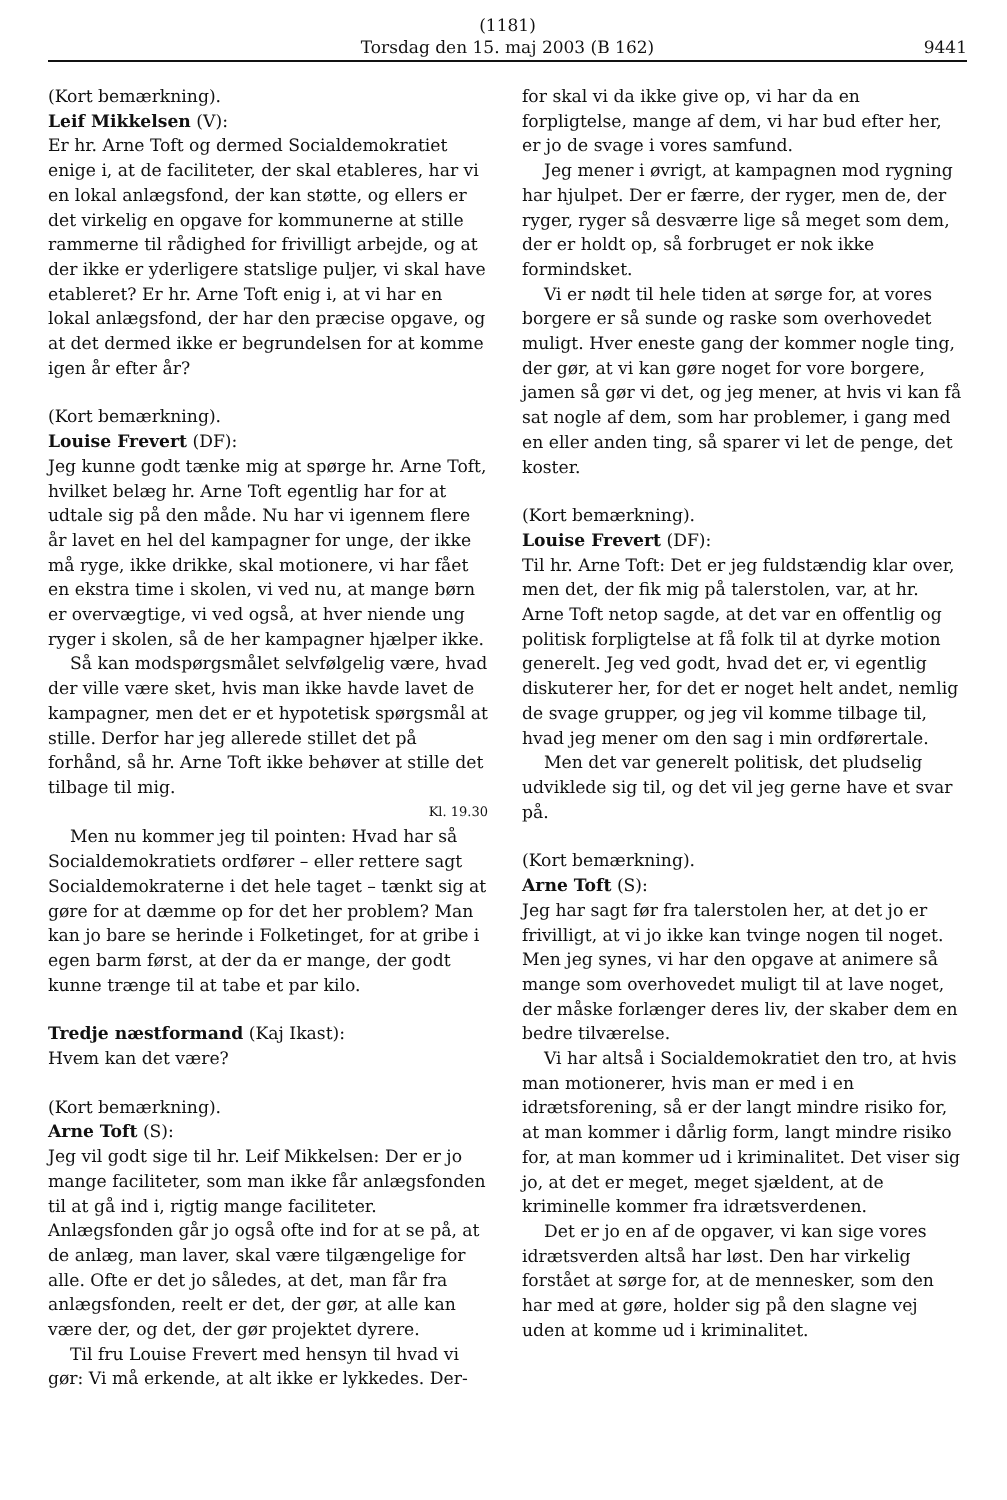(1181)
Torsdag den 15. maj 2003 (B 162)
9441
(Kort bemærkning).
Leif Mikkelsen (V):
Er hr. Arne Toft og dermed Socialdemokratiet enige i, at de faciliteter, der skal etableres, har vi en lokal anlægsfond, der kan støtte, og ellers er det virkelig en opgave for kommunerne at stille rammerne til rådighed for frivilligt arbejde, og at der ikke er yderligere statslige puljer, vi skal have etableret? Er hr. Arne Toft enig i, at vi har en lokal anlægsfond, der har den præcise opgave, og at det dermed ikke er begrundelsen for at komme igen år efter år?
(Kort bemærkning).
Louise Frevert (DF):
Jeg kunne godt tænke mig at spørge hr. Arne Toft, hvilket belæg hr. Arne Toft egentlig har for at udtale sig på den måde. Nu har vi igennem flere år lavet en hel del kampagner for unge, der ikke må ryge, ikke drikke, skal motionere, vi har fået en ekstra time i skolen, vi ved nu, at mange børn er overvægtige, vi ved også, at hver niende ung ryger i skolen, så de her kampagner hjælper ikke.
Så kan modspørgsmålet selvfølgelig være, hvad der ville være sket, hvis man ikke havde lavet de kampagner, men det er et hypotetisk spørgsmål at stille. Derfor har jeg allerede stillet det på forhånd, så hr. Arne Toft ikke behøver at stille det tilbage til mig.
Kl. 19.30
Men nu kommer jeg til pointen: Hvad har så Socialdemokratiets ordfører – eller rettere sagt Socialdemokraterne i det hele taget – tænkt sig at gøre for at dæmme op for det her problem? Man kan jo bare se herinde i Folketinget, for at gribe i egen barm først, at der da er mange, der godt kunne trænge til at tabe et par kilo.
Tredje næstformand (Kaj Ikast):
Hvem kan det være?
(Kort bemærkning).
Arne Toft (S):
Jeg vil godt sige til hr. Leif Mikkelsen: Der er jo mange faciliteter, som man ikke får anlægsfonden til at gå ind i, rigtig mange faciliteter. Anlægsfonden går jo også ofte ind for at se på, at de anlæg, man laver, skal være tilgængelige for alle. Ofte er det jo således, at det, man får fra anlægsfonden, reelt er det, der gør, at alle kan være der, og det, der gør projektet dyrere.
Til fru Louise Frevert med hensyn til hvad vi gør: Vi må erkende, at alt ikke er lykkedes. Der-
for skal vi da ikke give op, vi har da en forpligtelse, mange af dem, vi har bud efter her, er jo de svage i vores samfund.
Jeg mener i øvrigt, at kampagnen mod rygning har hjulpet. Der er færre, der ryger, men de, der ryger, ryger så desværre lige så meget som dem, der er holdt op, så forbruget er nok ikke formindsket.
Vi er nødt til hele tiden at sørge for, at vores borgere er så sunde og raske som overhovedet muligt. Hver eneste gang der kommer nogle ting, der gør, at vi kan gøre noget for vore borgere, jamen så gør vi det, og jeg mener, at hvis vi kan få sat nogle af dem, som har problemer, i gang med en eller anden ting, så sparer vi let de penge, det koster.
(Kort bemærkning).
Louise Frevert (DF):
Til hr. Arne Toft: Det er jeg fuldstændig klar over, men det, der fik mig på talerstolen, var, at hr. Arne Toft netop sagde, at det var en offentlig og politisk forpligtelse at få folk til at dyrke motion generelt. Jeg ved godt, hvad det er, vi egentlig diskuterer her, for det er noget helt andet, nemlig de svage grupper, og jeg vil komme tilbage til, hvad jeg mener om den sag i min ordførertale.
Men det var generelt politisk, det pludselig udviklede sig til, og det vil jeg gerne have et svar på.
(Kort bemærkning).
Arne Toft (S):
Jeg har sagt før fra talerstolen her, at det jo er frivilligt, at vi jo ikke kan tvinge nogen til noget. Men jeg synes, vi har den opgave at animere så mange som overhovedet muligt til at lave noget, der måske forlænger deres liv, der skaber dem en bedre tilværelse.
Vi har altså i Socialdemokratiet den tro, at hvis man motionerer, hvis man er med i en idrætsforening, så er der langt mindre risiko for, at man kommer i dårlig form, langt mindre risiko for, at man kommer ud i kriminalitet. Det viser sig jo, at det er meget, meget sjældent, at de kriminelle kommer fra idrætsverdenen.
Det er jo en af de opgaver, vi kan sige vores idrætsverden altså har løst. Den har virkelig forstået at sørge for, at de mennesker, som den har med at gøre, holder sig på den slagne vej uden at komme ud i kriminalitet.